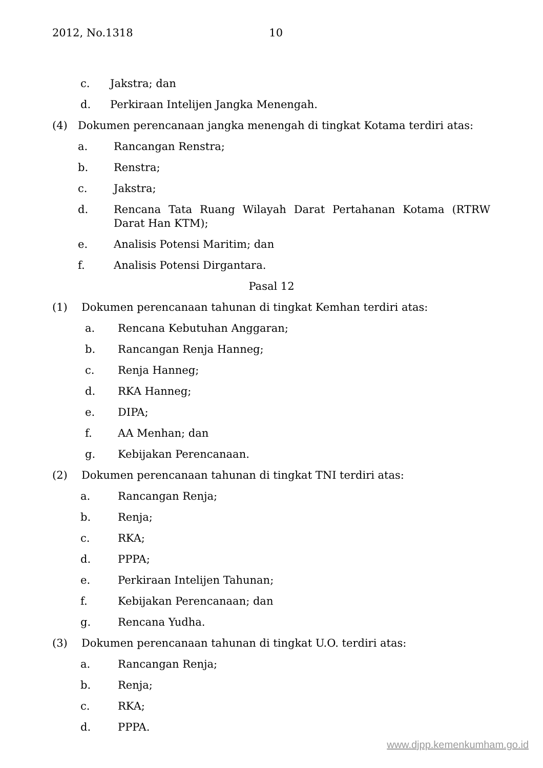2012, No.1318 10
c. Jakstra; dan
d. Perkiraan Intelijen Jangka Menengah.
(4) Dokumen perencanaan jangka menengah di tingkat Kotama terdiri atas:
a. Rancangan Renstra;
b. Renstra;
c. Jakstra;
d. Rencana Tata Ruang Wilayah Darat Pertahanan Kotama (RTRW Darat Han KTM);
e. Analisis Potensi Maritim; dan
f. Analisis Potensi Dirgantara.
Pasal 12
(1) Dokumen perencanaan tahunan di tingkat Kemhan terdiri atas:
a. Rencana Kebutuhan Anggaran;
b. Rancangan Renja Hanneg;
c. Renja Hanneg;
d. RKA Hanneg;
e. DIPA;
f. AA Menhan; dan
g. Kebijakan Perencanaan.
(2) Dokumen perencanaan tahunan di tingkat TNI terdiri atas:
a. Rancangan Renja;
b. Renja;
c. RKA;
d. PPPA;
e. Perkiraan Intelijen Tahunan;
f. Kebijakan Perencanaan; dan
g. Rencana Yudha.
(3) Dokumen perencanaan tahunan di tingkat U.O. terdiri atas:
a. Rancangan Renja;
b. Renja;
c. RKA;
d. PPPA.
www.djpp.kemenkumham.go.id